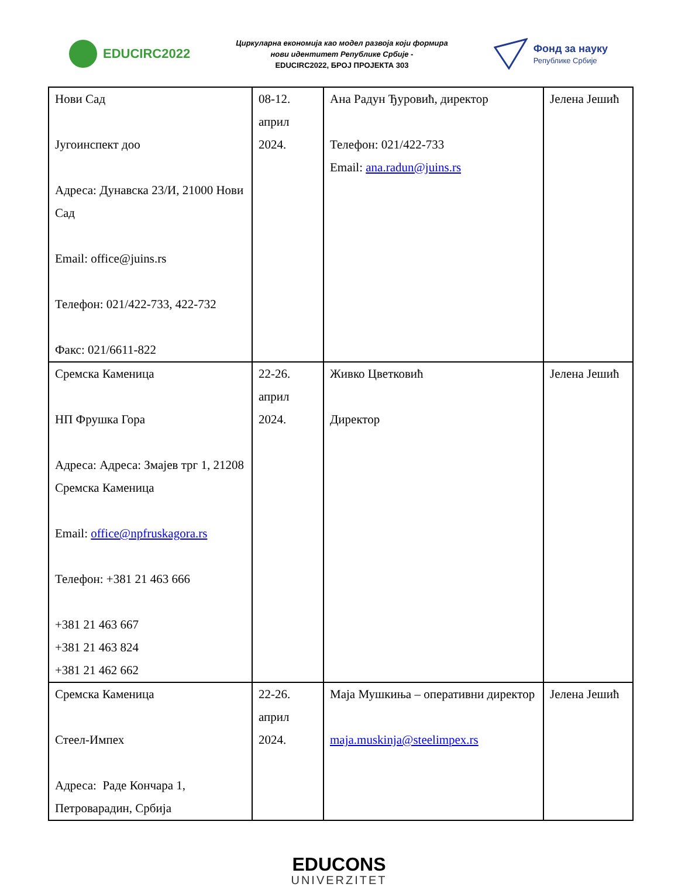EDUCIRC2022
Циркуларна економија као модел развоја који формира
нови идентитет Републике Србије -
EDUCIRC2022, БРОЈ ПРОЈЕКТА 303
Фонд за науку
Републике Србије
| Нови Сад Југоинспект доо Адреса: Дунавска 23/И, 21000 Нови Сад Email: office@juins.rs Телефон: 021/422-733, 422-732 Факс: 021/6611-822 | 08-12. април 2024. | Ана Радун Ђуровић, директор Телефон: 021/422-733 Email: ana.radun@juins.rs | Јелена Јешић |
| Сремска Каменица НП Фрушка Гора Адреса: Адреса: Змајев трг 1, 21208 Сремска Каменица Email: office@npfruskagora.rs Телефон: +381 21 463 666 +381 21 463 667 +381 21 463 824 +381 21 462 662 | 22-26. април 2024. | Живко Цветковић Директор | Јелена Јешић |
| Сремска Каменица Стеел-Импех Адреса: Раде Кончара 1, Петроварадин, Србија | 22-26. април 2024. | Маја Мушкиња – оперативни директор maja.muskinja@steelimpex.rs | Јелена Јешић |
EDUCONS
UNIVERZITET